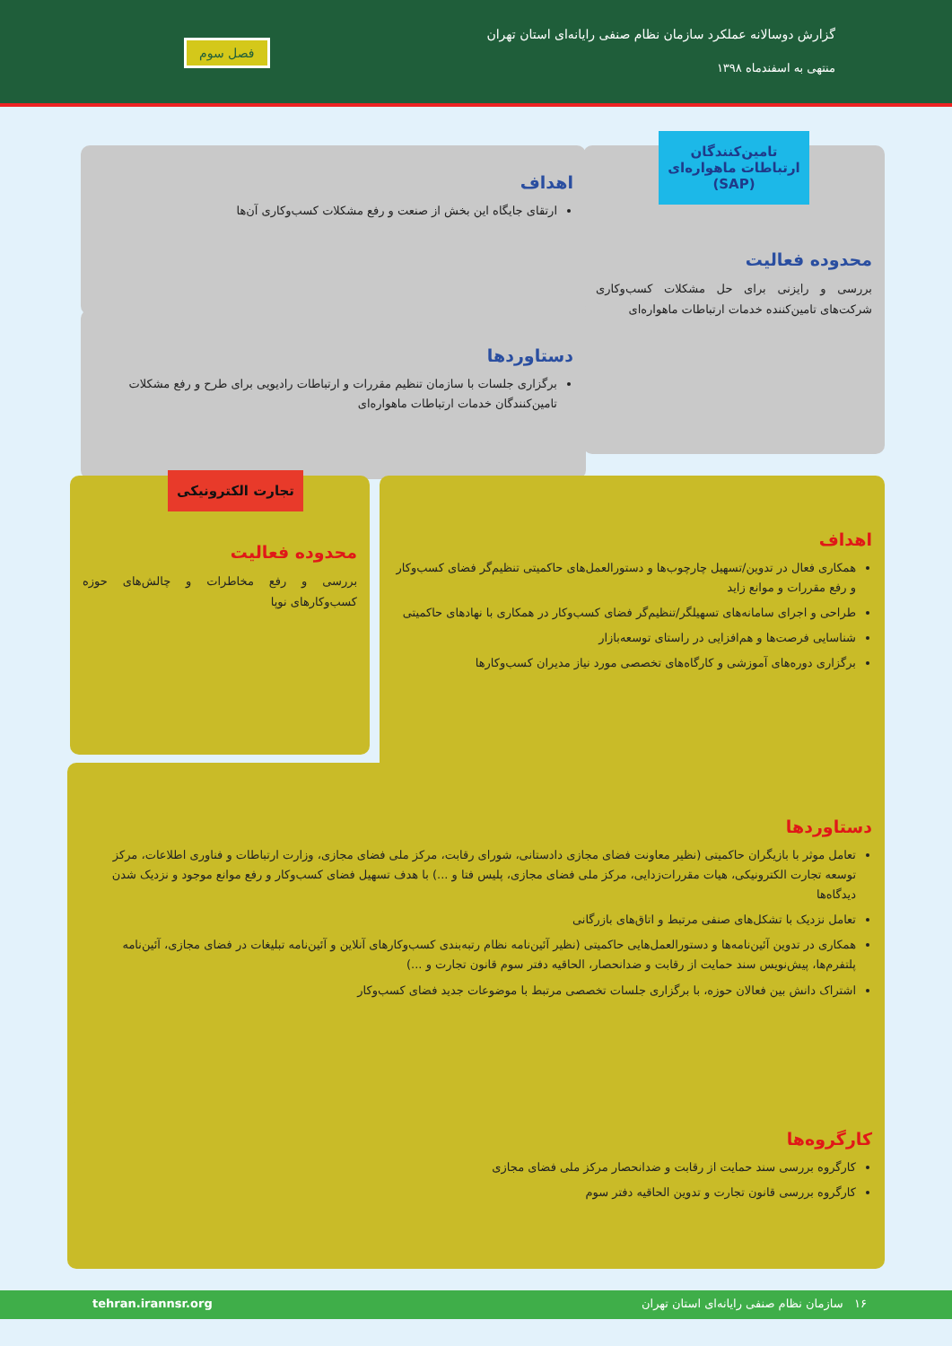گزارش دوسالانه عملکرد سازمان نظام صنفی رایانه‌ای استان تهران
منتهی به اسفندماه ۱۳۹۸
فصل سوم
تامین‌کنندگان ارتباطات ماهواره‌ای (SAP)
محدوده فعالیت
بررسی و رایزنی برای حل مشکلات کسب‌وکاری شرکت‌های تامین‌کننده خدمات ارتباطات ماهواره‌ای
اهداف
ارتقای جایگاه این بخش از صنعت و رفع مشکلات کسب‌وکاری آن‌ها
دستاوردها
برگزاری جلسات با سازمان تنظیم مقررات و ارتباطات رادیویی برای طرح و رفع مشکلات تامین‌کنندگان خدمات ارتباطات ماهواره‌ای
اهداف
همکاری فعال در تدوین/تسهیل چارچوب‌ها و دستورالعمل‌های حاکمیتی تنظیم‌گر فضای کسب‌وکار و رفع مقررات و موانع زاید
طراحی و اجرای سامانه‌های تسهیلگر/تنظیم‌گر فضای کسب‌وکار در همکاری با نهادهای حاکمیتی
شناسایی فرصت‌ها و هم‌افزایی در راستای توسعه‌بازار
برگزاری دوره‌های آموزشی و کارگاه‌های تخصصی مورد نیاز مدیران کسب‌وکارها
تجارت الکترونیکی
محدوده فعالیت
بررسی و رفع مخاطرات و چالش‌های حوزه کسب‌وکارهای نوپا
دستاوردها
تعامل موثر با بازیگران حاکمیتی (نظیر معاونت فضای مجازی دادستانی، شورای رقابت، مرکز ملی فضای مجازی، وزارت ارتباطات و فناوری اطلاعات، مرکز توسعه تجارت الکترونیکی، هیات مقررات‌زدایی، مرکز ملی فضای مجازی، پلیس فتا و ...) با هدف تسهیل فضای کسب‌وکار و رفع موانع موجود و نزدیک شدن دیدگاه‌ها
تعامل نزدیک با تشکل‌های صنفی مرتبط و اتاق‌های بازرگانی
همکاری در تدوین آئین‌نامه‌ها و دستورالعمل‌هایی حاکمیتی (نظیر آئین‌نامه نظام رتبه‌بندی کسب‌وکارهای آنلاین و آئین‌نامه تبلیغات در فضای مجازی، آئین‌نامه پلتفرم‌ها، پیش‌نویس سند حمایت از رقابت و ضدانحصار، الحاقیه دفتر سوم قانون تجارت و ...)
اشتراک دانش بین فعالان حوزه، با برگزاری جلسات تخصصی مرتبط با موضوعات جدید فضای کسب‌وکار
کارگروه‌ها
کارگروه بررسی سند حمایت از رقابت و ضدانحصار مرکز ملی فضای مجازی
کارگروه بررسی قانون تجارت و تدوین الحاقیه دفتر سوم
۱۶ سازمان نظام صنفی رایانه‌ای استان تهران tehran.irannsr.org